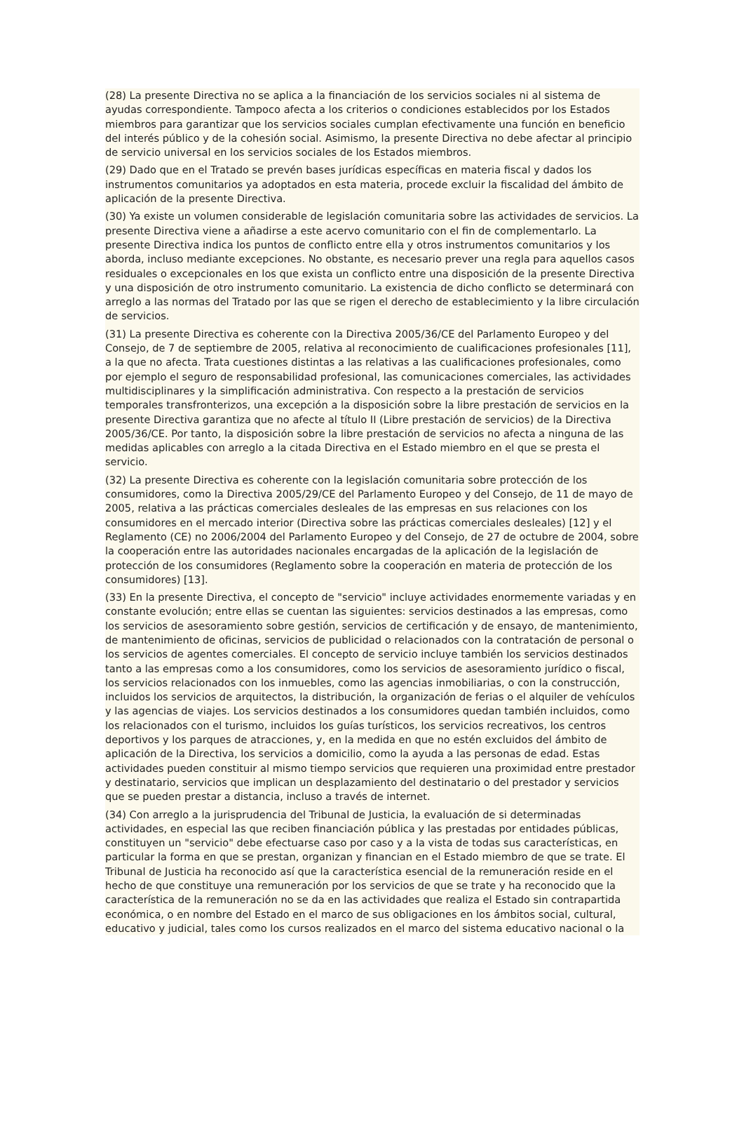(28) La presente Directiva no se aplica a la financiación de los servicios sociales ni al sistema de ayudas correspondiente. Tampoco afecta a los criterios o condiciones establecidos por los Estados miembros para garantizar que los servicios sociales cumplan efectivamente una función en beneficio del interés público y de la cohesión social. Asimismo, la presente Directiva no debe afectar al principio de servicio universal en los servicios sociales de los Estados miembros.
(29) Dado que en el Tratado se prevén bases jurídicas específicas en materia fiscal y dados los instrumentos comunitarios ya adoptados en esta materia, procede excluir la fiscalidad del ámbito de aplicación de la presente Directiva.
(30) Ya existe un volumen considerable de legislación comunitaria sobre las actividades de servicios. La presente Directiva viene a añadirse a este acervo comunitario con el fin de complementarlo. La presente Directiva indica los puntos de conflicto entre ella y otros instrumentos comunitarios y los aborda, incluso mediante excepciones. No obstante, es necesario prever una regla para aquellos casos residuales o excepcionales en los que exista un conflicto entre una disposición de la presente Directiva y una disposición de otro instrumento comunitario. La existencia de dicho conflicto se determinará con arreglo a las normas del Tratado por las que se rigen el derecho de establecimiento y la libre circulación de servicios.
(31) La presente Directiva es coherente con la Directiva 2005/36/CE del Parlamento Europeo y del Consejo, de 7 de septiembre de 2005, relativa al reconocimiento de cualificaciones profesionales [11], a la que no afecta. Trata cuestiones distintas a las relativas a las cualificaciones profesionales, como por ejemplo el seguro de responsabilidad profesional, las comunicaciones comerciales, las actividades multidisciplinares y la simplificación administrativa. Con respecto a la prestación de servicios temporales transfronterizos, una excepción a la disposición sobre la libre prestación de servicios en la presente Directiva garantiza que no afecte al título II (Libre prestación de servicios) de la Directiva 2005/36/CE. Por tanto, la disposición sobre la libre prestación de servicios no afecta a ninguna de las medidas aplicables con arreglo a la citada Directiva en el Estado miembro en el que se presta el servicio.
(32) La presente Directiva es coherente con la legislación comunitaria sobre protección de los consumidores, como la Directiva 2005/29/CE del Parlamento Europeo y del Consejo, de 11 de mayo de 2005, relativa a las prácticas comerciales desleales de las empresas en sus relaciones con los consumidores en el mercado interior (Directiva sobre las prácticas comerciales desleales) [12] y el Reglamento (CE) no 2006/2004 del Parlamento Europeo y del Consejo, de 27 de octubre de 2004, sobre la cooperación entre las autoridades nacionales encargadas de la aplicación de la legislación de protección de los consumidores (Reglamento sobre la cooperación en materia de protección de los consumidores) [13].
(33) En la presente Directiva, el concepto de "servicio" incluye actividades enormemente variadas y en constante evolución; entre ellas se cuentan las siguientes: servicios destinados a las empresas, como los servicios de asesoramiento sobre gestión, servicios de certificación y de ensayo, de mantenimiento, de mantenimiento de oficinas, servicios de publicidad o relacionados con la contratación de personal o los servicios de agentes comerciales. El concepto de servicio incluye también los servicios destinados tanto a las empresas como a los consumidores, como los servicios de asesoramiento jurídico o fiscal, los servicios relacionados con los inmuebles, como las agencias inmobiliarias, o con la construcción, incluidos los servicios de arquitectos, la distribución, la organización de ferias o el alquiler de vehículos y las agencias de viajes. Los servicios destinados a los consumidores quedan también incluidos, como los relacionados con el turismo, incluidos los guías turísticos, los servicios recreativos, los centros deportivos y los parques de atracciones, y, en la medida en que no estén excluidos del ámbito de aplicación de la Directiva, los servicios a domicilio, como la ayuda a las personas de edad. Estas actividades pueden constituir al mismo tiempo servicios que requieren una proximidad entre prestador y destinatario, servicios que implican un desplazamiento del destinatario o del prestador y servicios que se pueden prestar a distancia, incluso a través de internet.
(34) Con arreglo a la jurisprudencia del Tribunal de Justicia, la evaluación de si determinadas actividades, en especial las que reciben financiación pública y las prestadas por entidades públicas, constituyen un "servicio" debe efectuarse caso por caso y a la vista de todas sus características, en particular la forma en que se prestan, organizan y financian en el Estado miembro de que se trate. El Tribunal de Justicia ha reconocido así que la característica esencial de la remuneración reside en el hecho de que constituye una remuneración por los servicios de que se trate y ha reconocido que la característica de la remuneración no se da en las actividades que realiza el Estado sin contrapartida económica, o en nombre del Estado en el marco de sus obligaciones en los ámbitos social, cultural, educativo y judicial, tales como los cursos realizados en el marco del sistema educativo nacional o la